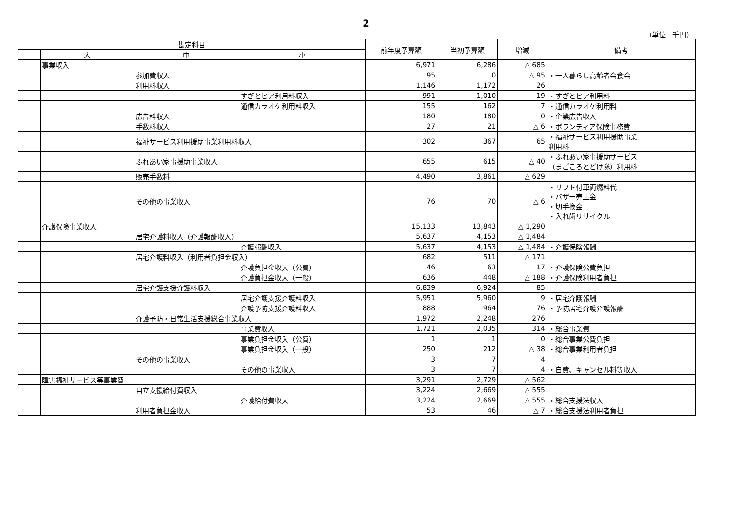2
（単位　千円）
| 勘定科目 | | | | | 前年度予算額 | 当初予算額 | 増減 | 備考 |
| --- | --- | --- | --- | --- | --- | --- | --- | --- |
| | | 大 | 中 | 小 | | | | |
| | | 事業収入 | | | 6,971 | 6,286 | △ 685 | |
| | | | 参加費収入 | | 95 | 0 | △ 95 | ・一人暮らし高齢者会食会 |
| | | | 利用料収入 | | 1,146 | 1,172 | 26 | |
| | | | | すぎとピア利用料収入 | 991 | 1,010 | 19 | ・すぎとピア利用料 |
| | | | | 通信カラオケ利用料収入 | 155 | 162 | 7 | ・通信カラオケ利用料 |
| | | | 広告料収入 | | 180 | 180 | 0 | ・企業広告収入 |
| | | | 手数料収入 | | 27 | 21 | △ 6 | ・ボランティア保険事務費 |
| | | | 福祉サービス利用援助事業利用料収入 | | 302 | 367 | 65 | ・福祉サービス利用援助事業 利用料 |
| | | | ふれあい家事援助事業収入 | | 655 | 615 | △ 40 | ・ふれあい家事援助サービス （まごころとどけ隊）利用料 |
| | | | 販売手数料 | | 4,490 | 3,861 | △ 629 | |
| | | | その他の事業収入 | | 76 | 70 | △ 6 | ・リフト付車両燃料代 ・バザー売上金 ・切手換金 ・入れ歯リサイクル |
| | | 介護保険事業収入 | | | 15,133 | 13,843 | △ 1,290 | |
| | | | 居宅介護料収入（介護報酬収入） | | 5,637 | 4,153 | △ 1,484 | |
| | | | | 介護報酬収入 | 5,637 | 4,153 | △ 1,484 | ・介護保険報酬 |
| | | | 居宅介護料収入（利用者負担金収入） | | 682 | 511 | △ 171 | |
| | | | | 介護負担金収入（公費） | 46 | 63 | 17 | ・介護保険公費負担 |
| | | | | 介護負担金収入（一般） | 636 | 448 | △ 188 | ・介護保険利用者負担 |
| | | | 居宅介護支援介護料収入 | | 6,839 | 6,924 | 85 | |
| | | | | 居宅介護支援介護料収入 | 5,951 | 5,960 | 9 | ・居宅介護報酬 |
| | | | | 介護予防支援介護料収入 | 888 | 964 | 76 | ・予防居宅介護介護報酬 |
| | | | 介護予防・日常生活支援総合事業収入 | | 1,972 | 2,248 | 276 | |
| | | | | 事業費収入 | 1,721 | 2,035 | 314 | ・総合事業費 |
| | | | | 事業負担金収入（公費） | 1 | 1 | 0 | ・総合事業公費負担 |
| | | | | 事業負担金収入（一般） | 250 | 212 | △ 38 | ・総合事業利用者負担 |
| | | | その他の事業収入 | | 3 | 7 | 4 | |
| | | | | その他の事業収入 | 3 | 7 | 4 | ・自費、キャンセル料等収入 |
| | | 障害福祉サービス等事業費 | | | 3,291 | 2,729 | △ 562 | |
| | | | 自立支援給付費収入 | | 3,224 | 2,669 | △ 555 | |
| | | | | 介護給付費収入 | 3,224 | 2,669 | △ 555 | ・総合支援法収入 |
| | | | 利用者負担金収入 | | 53 | 46 | △ 7 | ・総合支援法利用者負担 |